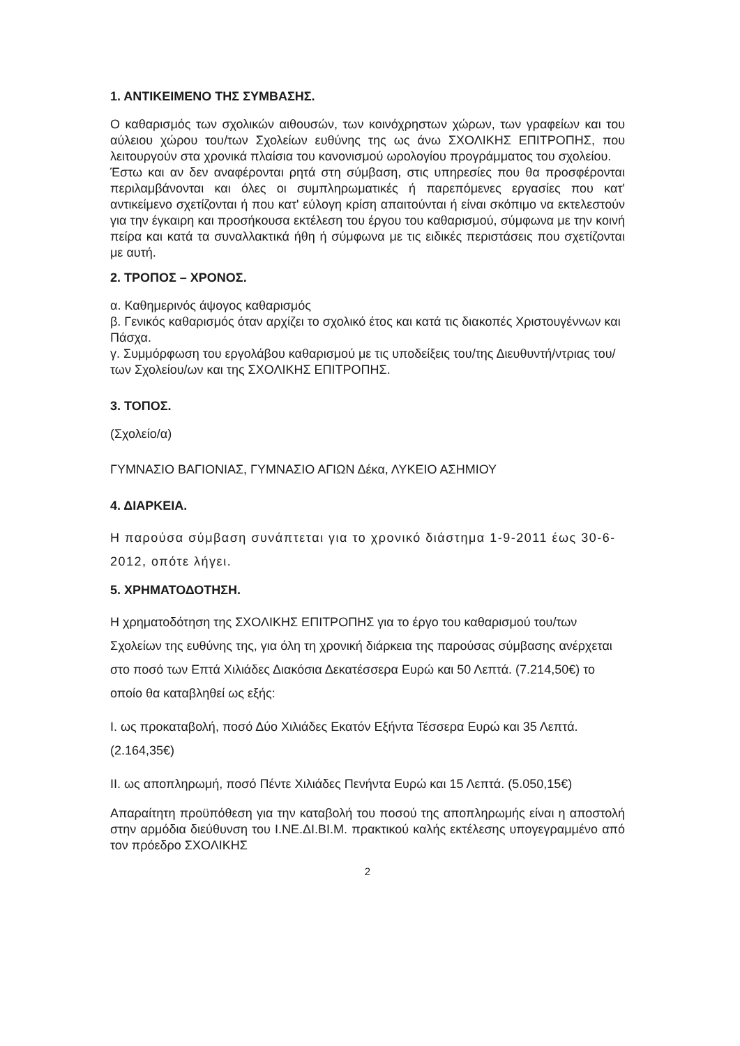1. ΑΝΤΙΚΕΙΜΕΝΟ ΤΗΣ ΣΥΜΒΑΣΗΣ.
Ο καθαρισμός των σχολικών αιθουσών, των κοινόχρηστων χώρων, των γραφείων και του αύλειου χώρου του/των Σχολείων ευθύνης της ως άνω ΣΧΟΛΙΚΗΣ ΕΠΙΤΡΟΠΗΣ, που λειτουργούν στα χρονικά πλαίσια του κανονισμού ωρολογίου προγράμματος του σχολείου.
Έστω και αν δεν αναφέρονται ρητά στη σύμβαση, στις υπηρεσίες που θα προσφέρονται περιλαμβάνονται και όλες οι συμπληρωματικές ή παρεπόμενες εργασίες που κατ' αντικείμενο σχετίζονται ή που κατ' εύλογη κρίση απαιτούνται ή είναι σκόπιμο να εκτελεστούν για την έγκαιρη και προσήκουσα εκτέλεση του έργου του καθαρισμού, σύμφωνα με την κοινή πείρα και κατά τα συναλλακτικά ήθη ή σύμφωνα με τις ειδικές περιστάσεις που σχετίζονται με αυτή.
2. ΤΡΟΠΟΣ – ΧΡΟΝΟΣ.
α. Καθημερινός άψογος καθαρισμός
β. Γενικός καθαρισμός όταν αρχίζει το σχολικό έτος και κατά τις διακοπές Χριστουγέννων και Πάσχα.
γ. Συμμόρφωση του εργολάβου καθαρισμού με τις υποδείξεις του/της Διευθυντή/ντριας του/των Σχολείου/ων και της ΣΧΟΛΙΚΗΣ ΕΠΙΤΡΟΠΗΣ.
3. ΤΟΠΟΣ.
(Σχολείο/α)
ΓΥΜΝΑΣΙΟ ΒΑΓΙΟΝΙΑΣ, ΓΥΜΝΑΣΙΟ ΑΓΙΩΝ Δέκα, ΛΥΚΕΙΟ ΑΣΗΜΙΟΥ
4. ΔΙΑΡΚΕΙΑ.
Η παρούσα σύμβαση συνάπτεται για το χρονικό διάστημα 1-9-2011 έως 30-6-2012, οπότε λήγει.
5. ΧΡΗΜΑΤΟΔΟΤΗΣΗ.
Η χρηματοδότηση της ΣΧΟΛΙΚΗΣ ΕΠΙΤΡΟΠΗΣ για το έργο του καθαρισμού του/των Σχολείων της ευθύνης της, για όλη τη χρονική διάρκεια της παρούσας σύμβασης ανέρχεται στο ποσό των Επτά Χιλιάδες Διακόσια Δεκατέσσερα Ευρώ και 50 Λεπτά. (7.214,50€) το οποίο θα καταβληθεί ως εξής:
I. ως προκαταβολή, ποσό Δύο Χιλιάδες Εκατόν Εξήντα Τέσσερα Ευρώ και 35 Λεπτά. (2.164,35€)
II. ως αποπληρωμή, ποσό Πέντε Χιλιάδες Πενήντα Ευρώ και 15 Λεπτά. (5.050,15€)
Απαραίτητη προϋπόθεση για την καταβολή του ποσού της αποπληρωμής είναι η αποστολή στην αρμόδια διεύθυνση του Ι.ΝΕ.ΔΙ.ΒΙ.Μ. πρακτικού καλής εκτέλεσης υπογεγραμμένο από τον πρόεδρο ΣΧΟΛΙΚΗΣ
2